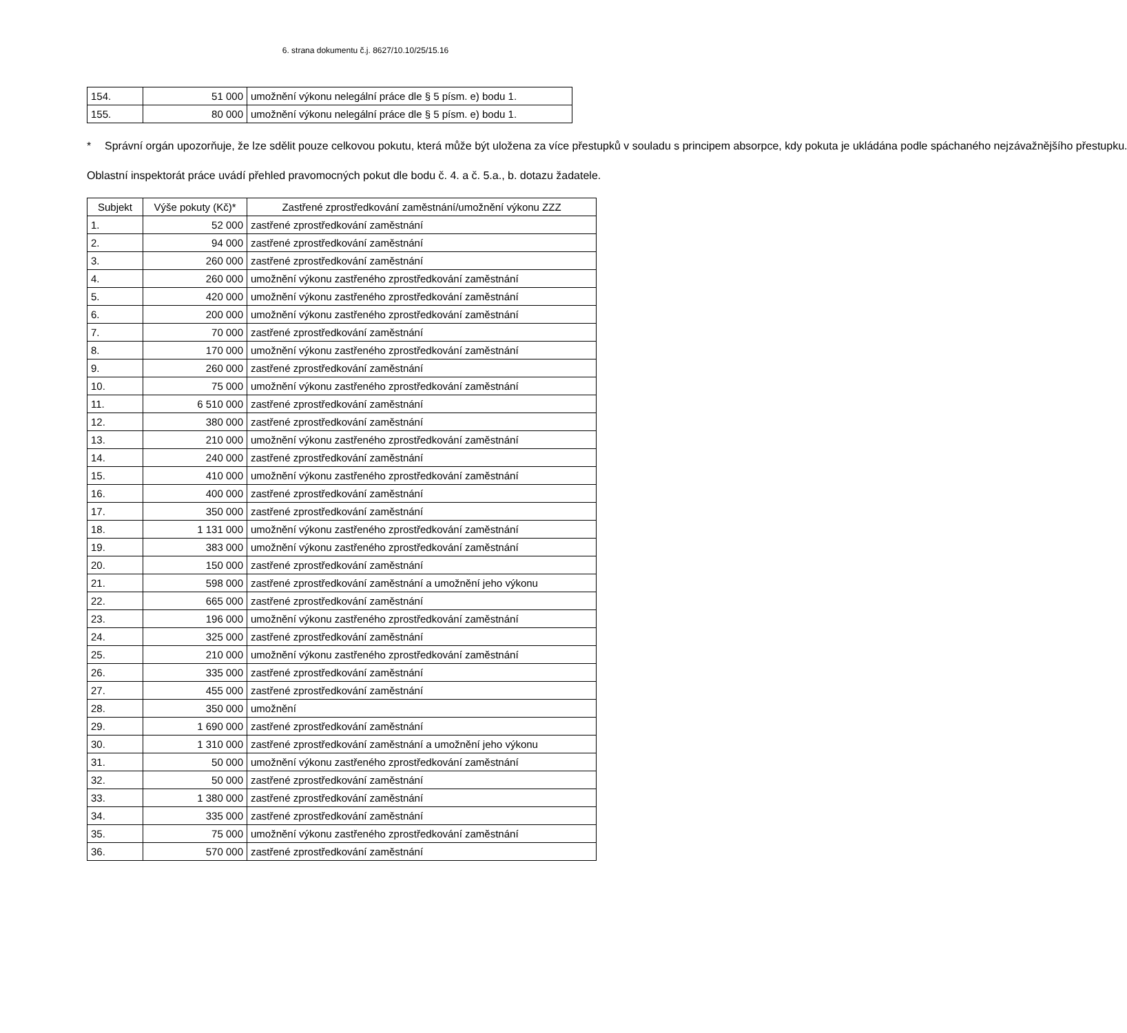6. strana dokumentu č.j. 8627/10.10/25/15.16
| 154. | 51 000 | umožnění výkonu nelegální práce dle § 5 písm. e) bodu 1. |
| 155. | 80 000 | umožnění výkonu nelegální práce dle § 5 písm. e) bodu 1. |
* Správní orgán upozorňuje, že lze sdělit pouze celkovou pokutu, která může být uložena za více přestupků v souladu s principem absorpce, kdy pokuta je ukládána podle spáchaného nejzávažnějšího přestupku.
Oblastní inspektorát práce uvádí přehled pravomocných pokut dle bodu č. 4. a č. 5.a., b. dotazu žadatele.
| Subjekt | Výše pokuty (Kč)* | Zastřené zprostředkování zaměstnání/umožnění výkonu ZZZ |
| --- | --- | --- |
| 1. | 52 000 | zastřené zprostředkování zaměstnání |
| 2. | 94 000 | zastřené zprostředkování zaměstnání |
| 3. | 260 000 | zastřené zprostředkování zaměstnání |
| 4. | 260 000 | umožnění výkonu zastřeného zprostředkování zaměstnání |
| 5. | 420 000 | umožnění výkonu zastřeného zprostředkování zaměstnání |
| 6. | 200 000 | umožnění výkonu zastřeného zprostředkování zaměstnání |
| 7. | 70 000 | zastřené zprostředkování zaměstnání |
| 8. | 170 000 | umožnění výkonu zastřeného zprostředkování zaměstnání |
| 9. | 260 000 | zastřené zprostředkování zaměstnání |
| 10. | 75 000 | umožnění výkonu zastřeného zprostředkování zaměstnání |
| 11. | 6 510 000 | zastřené zprostředkování zaměstnání |
| 12. | 380 000 | zastřené zprostředkování zaměstnání |
| 13. | 210 000 | umožnění výkonu zastřeného zprostředkování zaměstnání |
| 14. | 240 000 | zastřené zprostředkování zaměstnání |
| 15. | 410 000 | umožnění výkonu zastřeného zprostředkování zaměstnání |
| 16. | 400 000 | zastřené zprostředkování zaměstnání |
| 17. | 350 000 | zastřené zprostředkování zaměstnání |
| 18. | 1 131 000 | umožnění výkonu zastřeného zprostředkování zaměstnání |
| 19. | 383 000 | umožnění výkonu zastřeného zprostředkování zaměstnání |
| 20. | 150 000 | zastřené zprostředkování zaměstnání |
| 21. | 598 000 | zastřené zprostředkování zaměstnání a umožnění jeho výkonu |
| 22. | 665 000 | zastřené zprostředkování zaměstnání |
| 23. | 196 000 | umožnění výkonu zastřeného zprostředkování zaměstnání |
| 24. | 325 000 | zastřené zprostředkování zaměstnání |
| 25. | 210 000 | umožnění výkonu zastřeného zprostředkování zaměstnání |
| 26. | 335 000 | zastřené zprostředkování zaměstnání |
| 27. | 455 000 | zastřené zprostředkování zaměstnání |
| 28. | 350 000 | umožnění |
| 29. | 1 690 000 | zastřené zprostředkování zaměstnání |
| 30. | 1 310 000 | zastřené zprostředkování zaměstnání a umožnění jeho výkonu |
| 31. | 50 000 | umožnění výkonu zastřeného zprostředkování zaměstnání |
| 32. | 50 000 | zastřené zprostředkování zaměstnání |
| 33. | 1 380 000 | zastřené zprostředkování zaměstnání |
| 34. | 335 000 | zastřené zprostředkování zaměstnání |
| 35. | 75 000 | umožnění výkonu zastřeného zprostředkování zaměstnání |
| 36. | 570 000 | zastřené zprostředkování zaměstnání |